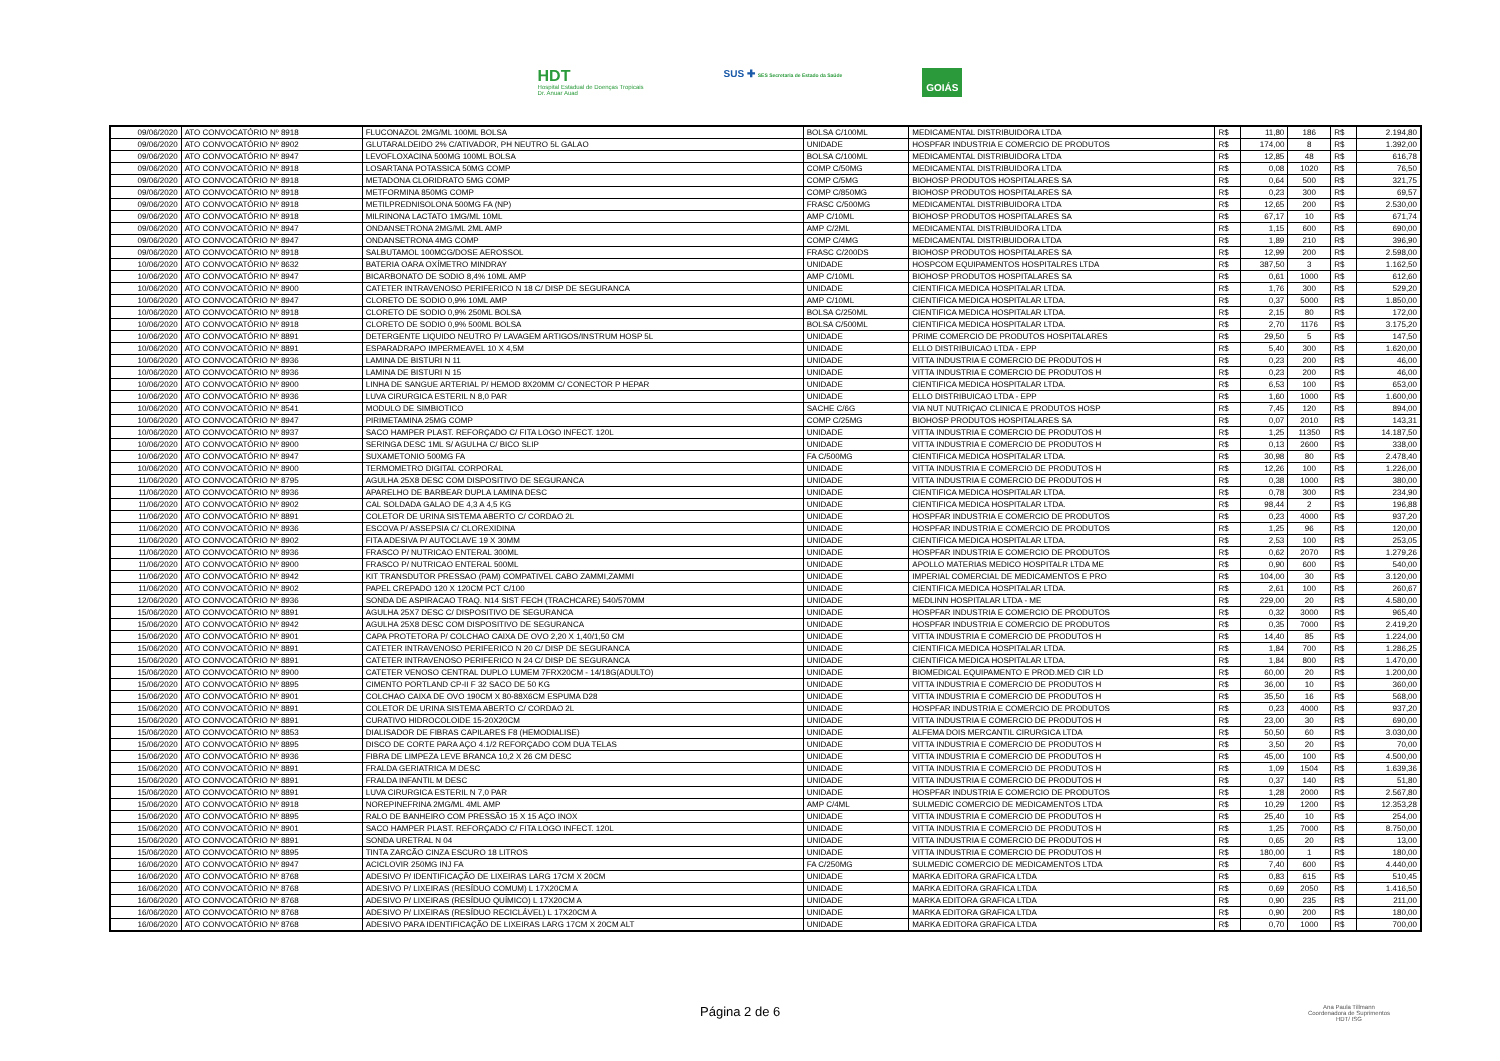HDT
Hospital Estadual de Doenças Tropicais
Dr. Anuar Auad
SUS ✚ SES Secretaria de Estado da Saúde
GOIÁS
| 09/06/2020 | ATO CONVOCATÓRIO Nº 8918 | FLUCONAZOL 2MG/ML 100ML BOLSA | BOLSA C/100ML | MEDICAMENTAL DISTRIBUIDORA LTDA | R$ | 11,80 | 186 | R$ | 2.194,80 |
| 09/06/2020 | ATO CONVOCATÓRIO Nº 8902 | GLUTARALDEIDO 2% C/ATIVADOR, PH NEUTRO 5L GALAO | UNIDADE | HOSPFAR INDUSTRIA E COMERCIO DE PRODUTOS | R$ | 174,00 | 8 | R$ | 1.392,00 |
| 09/06/2020 | ATO CONVOCATÓRIO Nº 8947 | LEVOFLOXACINA 500MG 100ML BOLSA | BOLSA C/100ML | MEDICAMENTAL DISTRIBUIDORA LTDA | R$ | 12,85 | 48 | R$ | 616,78 |
| 09/06/2020 | ATO CONVOCATÓRIO Nº 8918 | LOSARTANA POTASSICA 50MG COMP | COMP C/50MG | MEDICAMENTAL DISTRIBUIDORA LTDA | R$ | 0,08 | 1020 | R$ | 76,50 |
| 09/06/2020 | ATO CONVOCATÓRIO Nº 8918 | METADONA CLORIDRATO 5MG COMP | COMP C/5MG | BIOHOSP PRODUTOS HOSPITALARES SA | R$ | 0,64 | 500 | R$ | 321,75 |
| 09/06/2020 | ATO CONVOCATÓRIO Nº 8918 | METFORMINA 850MG COMP | COMP C/850MG | BIOHOSP PRODUTOS HOSPITALARES SA | R$ | 0,23 | 300 | R$ | 69,57 |
| 09/06/2020 | ATO CONVOCATÓRIO Nº 8918 | METILPREDNISOLONA 500MG FA (NP) | FRASC C/500MG | MEDICAMENTAL DISTRIBUIDORA LTDA | R$ | 12,65 | 200 | R$ | 2.530,00 |
| 09/06/2020 | ATO CONVOCATÓRIO Nº 8918 | MILRINONA LACTATO 1MG/ML 10ML | AMP C/10ML | BIOHOSP PRODUTOS HOSPITALARES SA | R$ | 67,17 | 10 | R$ | 671,74 |
| 09/06/2020 | ATO CONVOCATÓRIO Nº 8947 | ONDANSETRONA 2MG/ML 2ML AMP | AMP C/2ML | MEDICAMENTAL DISTRIBUIDORA LTDA | R$ | 1,15 | 600 | R$ | 690,00 |
| 09/06/2020 | ATO CONVOCATÓRIO Nº 8947 | ONDANSETRONA 4MG COMP | COMP C/4MG | MEDICAMENTAL DISTRIBUIDORA LTDA | R$ | 1,89 | 210 | R$ | 396,90 |
| 09/06/2020 | ATO CONVOCATÓRIO Nº 8918 | SALBUTAMOL 100MCG/DOSE AEROSSOL | FRASC C/200DS | BIOHOSP PRODUTOS HOSPITALARES SA | R$ | 12,99 | 200 | R$ | 2.598,00 |
| 10/06/2020 | ATO CONVOCATÓRIO Nº 8632 | BATERIA OARA OXÍMETRO MINDRAY | UNIDADE | HOSPCOM EQUIPAMENTOS HOSPITALRES LTDA | R$ | 387,50 | 3 | R$ | 1.162,50 |
| 10/06/2020 | ATO CONVOCATÓRIO Nº 8947 | BICARBONATO DE SODIO 8,4% 10ML AMP | AMP C/10ML | BIOHOSP PRODUTOS HOSPITALARES SA | R$ | 0,61 | 1000 | R$ | 612,60 |
| 10/06/2020 | ATO CONVOCATÓRIO Nº 8900 | CATETER INTRAVENOSO PERIFERICO N 18 C/ DISP DE SEGURANCA | UNIDADE | CIENTIFICA MEDICA HOSPITALAR LTDA. | R$ | 1,76 | 300 | R$ | 529,20 |
| 10/06/2020 | ATO CONVOCATÓRIO Nº 8947 | CLORETO DE SODIO 0,9% 10ML AMP | AMP C/10ML | CIENTIFICA MEDICA HOSPITALAR LTDA. | R$ | 0,37 | 5000 | R$ | 1.850,00 |
| 10/06/2020 | ATO CONVOCATÓRIO Nº 8918 | CLORETO DE SODIO 0,9% 250ML BOLSA | BOLSA C/250ML | CIENTIFICA MEDICA HOSPITALAR LTDA. | R$ | 2,15 | 80 | R$ | 172,00 |
| 10/06/2020 | ATO CONVOCATÓRIO Nº 8918 | CLORETO DE SODIO 0,9% 500ML BOLSA | BOLSA C/500ML | CIENTIFICA MEDICA HOSPITALAR LTDA. | R$ | 2,70 | 1176 | R$ | 3.175,20 |
| 10/06/2020 | ATO CONVOCATÓRIO Nº 8891 | DETERGENTE LIQUIDO NEUTRO P/ LAVAGEM ARTIGOS/INSTRUM HOSP 5L | UNIDADE | PRIME COMERCIO DE PRODUTOS HOSPITALARES | R$ | 29,50 | 5 | R$ | 147,50 |
| 10/06/2020 | ATO CONVOCATÓRIO Nº 8891 | ESPARADRAPO IMPERMEAVEL 10 X 4,5M | UNIDADE | ELLO DISTRIBUICAO LTDA - EPP | R$ | 5,40 | 300 | R$ | 1.620,00 |
| 10/06/2020 | ATO CONVOCATÓRIO Nº 8936 | LAMINA DE BISTURI N 11 | UNIDADE | VITTA INDUSTRIA E COMERCIO DE PRODUTOS H | R$ | 0,23 | 200 | R$ | 46,00 |
| 10/06/2020 | ATO CONVOCATÓRIO Nº 8936 | LAMINA DE BISTURI N 15 | UNIDADE | VITTA INDUSTRIA E COMERCIO DE PRODUTOS H | R$ | 0,23 | 200 | R$ | 46,00 |
| 10/06/2020 | ATO CONVOCATÓRIO Nº 8900 | LINHA DE SANGUE ARTERIAL P/ HEMOD 8X20MM C/ CONECTOR P HEPAR | UNIDADE | CIENTIFICA MEDICA HOSPITALAR LTDA. | R$ | 6,53 | 100 | R$ | 653,00 |
| 10/06/2020 | ATO CONVOCATÓRIO Nº 8936 | LUVA CIRURGICA ESTERIL N 8,0 PAR | UNIDADE | ELLO DISTRIBUICAO LTDA - EPP | R$ | 1,60 | 1000 | R$ | 1.600,00 |
| 10/06/2020 | ATO CONVOCATÓRIO Nº 8541 | MODULO DE SIMBIOTICO | SACHE C/6G | VIA NUT NUTRIÇAO CLINICA E PRODUTOS HOSP | R$ | 7,45 | 120 | R$ | 894,00 |
| 10/06/2020 | ATO CONVOCATÓRIO Nº 8947 | PIRIMETAMINA 25MG COMP | COMP C/25MG | BIOHOSP PRODUTOS HOSPITALARES SA | R$ | 0,07 | 2010 | R$ | 143,31 |
| 10/06/2020 | ATO CONVOCATÓRIO Nº 8937 | SACO HAMPER PLAST. REFORÇADO C/ FITA LOGO INFECT. 120L | UNIDADE | VITTA INDUSTRIA E COMERCIO DE PRODUTOS H | R$ | 1,25 | 11350 | R$ | 14.187,50 |
| 10/06/2020 | ATO CONVOCATÓRIO Nº 8900 | SERINGA DESC 1ML S/ AGULHA C/ BICO SLIP | UNIDADE | VITTA INDUSTRIA E COMERCIO DE PRODUTOS H | R$ | 0,13 | 2600 | R$ | 338,00 |
| 10/06/2020 | ATO CONVOCATÓRIO Nº 8947 | SUXAMETONIO 500MG FA | FA C/500MG | CIENTIFICA MEDICA HOSPITALAR LTDA. | R$ | 30,98 | 80 | R$ | 2.478,40 |
| 10/06/2020 | ATO CONVOCATÓRIO Nº 8900 | TERMOMETRO DIGITAL CORPORAL | UNIDADE | VITTA INDUSTRIA E COMERCIO DE PRODUTOS H | R$ | 12,26 | 100 | R$ | 1.226,00 |
| 11/06/2020 | ATO CONVOCATÓRIO Nº 8795 | AGULHA 25X8 DESC COM DISPOSITIVO DE SEGURANCA | UNIDADE | VITTA INDUSTRIA E COMERCIO DE PRODUTOS H | R$ | 0,38 | 1000 | R$ | 380,00 |
| 11/06/2020 | ATO CONVOCATÓRIO Nº 8936 | APARELHO DE BARBEAR DUPLA LAMINA DESC | UNIDADE | CIENTIFICA MEDICA HOSPITALAR LTDA. | R$ | 0,78 | 300 | R$ | 234,90 |
| 11/06/2020 | ATO CONVOCATÓRIO Nº 8902 | CAL SOLDADA GALAO DE 4,3 A 4,5 KG | UNIDADE | CIENTIFICA MEDICA HOSPITALAR LTDA. | R$ | 98,44 | 2 | R$ | 196,88 |
| 11/06/2020 | ATO CONVOCATÓRIO Nº 8891 | COLETOR DE URINA SISTEMA ABERTO C/ CORDAO 2L | UNIDADE | HOSPFAR INDUSTRIA E COMERCIO DE PRODUTOS | R$ | 0,23 | 4000 | R$ | 937,20 |
| 11/06/2020 | ATO CONVOCATÓRIO Nº 8936 | ESCOVA P/ ASSEPSIA C/ CLOREXIDINA | UNIDADE | HOSPFAR INDUSTRIA E COMERCIO DE PRODUTOS | R$ | 1,25 | 96 | R$ | 120,00 |
| 11/06/2020 | ATO CONVOCATÓRIO Nº 8902 | FITA ADESIVA P/ AUTOCLAVE 19 X 30MM | UNIDADE | CIENTIFICA MEDICA HOSPITALAR LTDA. | R$ | 2,53 | 100 | R$ | 253,05 |
| 11/06/2020 | ATO CONVOCATÓRIO Nº 8936 | FRASCO P/ NUTRICAO ENTERAL 300ML | UNIDADE | HOSPFAR INDUSTRIA E COMERCIO DE PRODUTOS | R$ | 0,62 | 2070 | R$ | 1.279,26 |
| 11/06/2020 | ATO CONVOCATÓRIO Nº 8900 | FRASCO P/ NUTRICAO ENTERAL 500ML | UNIDADE | APOLLO MATERIAS MEDICO HOSPITALR LTDA ME | R$ | 0,90 | 600 | R$ | 540,00 |
| 11/06/2020 | ATO CONVOCATÓRIO Nº 8942 | KIT TRANSDUTOR PRESSAO (PAM) COMPATIVEL CABO ZAMMI,ZAMMI | UNIDADE | IMPERIAL COMERCIAL DE MEDICAMENTOS E PRO | R$ | 104,00 | 30 | R$ | 3.120,00 |
| 11/06/2020 | ATO CONVOCATÓRIO Nº 8902 | PAPEL CREPADO 120 X 120CM PCT C/100 | UNIDADE | CIENTIFICA MEDICA HOSPITALAR LTDA. | R$ | 2,61 | 100 | R$ | 260,67 |
| 12/06/2020 | ATO CONVOCATÓRIO Nº 8936 | SONDA DE ASPIRACAO TRAQ. N14 SIST FECH (TRACHCARE) 540/570MM | UNIDADE | MEDLINN HOSPITALAR LTDA - ME | R$ | 229,00 | 20 | R$ | 4.580,00 |
| 15/06/2020 | ATO CONVOCATÓRIO Nº 8891 | AGULHA 25X7 DESC C/ DISPOSITIVO DE SEGURANCA | UNIDADE | HOSPFAR INDUSTRIA E COMERCIO DE PRODUTOS | R$ | 0,32 | 3000 | R$ | 965,40 |
| 15/06/2020 | ATO CONVOCATÓRIO Nº 8942 | AGULHA 25X8 DESC COM DISPOSITIVO DE SEGURANCA | UNIDADE | HOSPFAR INDUSTRIA E COMERCIO DE PRODUTOS | R$ | 0,35 | 7000 | R$ | 2.419,20 |
| 15/06/2020 | ATO CONVOCATÓRIO Nº 8901 | CAPA PROTETORA P/ COLCHAO CAIXA DE OVO 2,20 X 1,40/1,50 CM | UNIDADE | VITTA INDUSTRIA E COMERCIO DE PRODUTOS H | R$ | 14,40 | 85 | R$ | 1.224,00 |
| 15/06/2020 | ATO CONVOCATÓRIO Nº 8891 | CATETER INTRAVENOSO PERIFERICO N 20 C/ DISP DE SEGURANCA | UNIDADE | CIENTIFICA MEDICA HOSPITALAR LTDA. | R$ | 1,84 | 700 | R$ | 1.286,25 |
| 15/06/2020 | ATO CONVOCATÓRIO Nº 8891 | CATETER INTRAVENOSO PERIFERICO N 24 C/ DISP DE SEGURANCA | UNIDADE | CIENTIFICA MEDICA HOSPITALAR LTDA. | R$ | 1,84 | 800 | R$ | 1.470,00 |
| 15/06/2020 | ATO CONVOCATÓRIO Nº 8900 | CATETER VENOSO CENTRAL DUPLO LUMEM 7FRX20CM - 14/18G(ADULTO) | UNIDADE | BIOMEDICAL EQUIPAMENTO E PROD.MED CIR LD | R$ | 60,00 | 20 | R$ | 1.200,00 |
| 15/06/2020 | ATO CONVOCATÓRIO Nº 8895 | CIMENTO PORTLAND CP-II F 32 SACO DE 50 KG | UNIDADE | VITTA INDUSTRIA E COMERCIO DE PRODUTOS H | R$ | 36,00 | 10 | R$ | 360,00 |
| 15/06/2020 | ATO CONVOCATÓRIO Nº 8901 | COLCHAO CAIXA DE OVO 190CM X 80-88X6CM ESPUMA D28 | UNIDADE | VITTA INDUSTRIA E COMERCIO DE PRODUTOS H | R$ | 35,50 | 16 | R$ | 568,00 |
| 15/06/2020 | ATO CONVOCATÓRIO Nº 8891 | COLETOR DE URINA SISTEMA ABERTO C/ CORDAO 2L | UNIDADE | HOSPFAR INDUSTRIA E COMERCIO DE PRODUTOS | R$ | 0,23 | 4000 | R$ | 937,20 |
| 15/06/2020 | ATO CONVOCATÓRIO Nº 8891 | CURATIVO HIDROCOLOIDE 15-20X20CM | UNIDADE | VITTA INDUSTRIA E COMERCIO DE PRODUTOS H | R$ | 23,00 | 30 | R$ | 690,00 |
| 15/06/2020 | ATO CONVOCATÓRIO Nº 8853 | DIALISADOR DE FIBRAS CAPILARES F8 (HEMODIALISE) | UNIDADE | ALFEMA DOIS MERCANTIL CIRURGICA LTDA | R$ | 50,50 | 60 | R$ | 3.030,00 |
| 15/06/2020 | ATO CONVOCATÓRIO Nº 8895 | DISCO DE CORTE PARA AÇO 4.1/2 REFORÇADO COM DUA TELAS | UNIDADE | VITTA INDUSTRIA E COMERCIO DE PRODUTOS H | R$ | 3,50 | 20 | R$ | 70,00 |
| 15/06/2020 | ATO CONVOCATÓRIO Nº 8936 | FIBRA DE LIMPEZA LEVE BRANCA 10,2 X 26 CM DESC | UNIDADE | VITTA INDUSTRIA E COMERCIO DE PRODUTOS H | R$ | 45,00 | 100 | R$ | 4.500,00 |
| 15/06/2020 | ATO CONVOCATÓRIO Nº 8891 | FRALDA GERIATRICA M DESC | UNIDADE | VITTA INDUSTRIA E COMERCIO DE PRODUTOS H | R$ | 1,09 | 1504 | R$ | 1.639,36 |
| 15/06/2020 | ATO CONVOCATÓRIO Nº 8891 | FRALDA INFANTIL M DESC | UNIDADE | VITTA INDUSTRIA E COMERCIO DE PRODUTOS H | R$ | 0,37 | 140 | R$ | 51,80 |
| 15/06/2020 | ATO CONVOCATÓRIO Nº 8891 | LUVA CIRURGICA ESTERIL N 7,0 PAR | UNIDADE | HOSPFAR INDUSTRIA E COMERCIO DE PRODUTOS | R$ | 1,28 | 2000 | R$ | 2.567,80 |
| 15/06/2020 | ATO CONVOCATÓRIO Nº 8918 | NOREPINEFRINA 2MG/ML 4ML AMP | AMP C/4ML | SULMEDIC COMERCIO DE MEDICAMENTOS LTDA | R$ | 10,29 | 1200 | R$ | 12.353,28 |
| 15/06/2020 | ATO CONVOCATÓRIO Nº 8895 | RALO DE BANHEIRO COM PRESSÃO 15 X 15 AÇO INOX | UNIDADE | VITTA INDUSTRIA E COMERCIO DE PRODUTOS H | R$ | 25,40 | 10 | R$ | 254,00 |
| 15/06/2020 | ATO CONVOCATÓRIO Nº 8901 | SACO HAMPER PLAST. REFORÇADO C/ FITA LOGO INFECT. 120L | UNIDADE | VITTA INDUSTRIA E COMERCIO DE PRODUTOS H | R$ | 1,25 | 7000 | R$ | 8.750,00 |
| 15/06/2020 | ATO CONVOCATÓRIO Nº 8891 | SONDA URETRAL N 04 | UNIDADE | VITTA INDUSTRIA E COMERCIO DE PRODUTOS H | R$ | 0,65 | 20 | R$ | 13,00 |
| 15/06/2020 | ATO CONVOCATÓRIO Nº 8895 | TINTA ZARCÃO CINZA ESCURO 18 LITROS | UNIDADE | VITTA INDUSTRIA E COMERCIO DE PRODUTOS H | R$ | 180,00 | 1 | R$ | 180,00 |
| 16/06/2020 | ATO CONVOCATÓRIO Nº 8947 | ACICLOVIR 250MG INJ FA | FA C/250MG | SULMEDIC COMERCIO DE MEDICAMENTOS LTDA | R$ | 7,40 | 600 | R$ | 4.440,00 |
| 16/06/2020 | ATO CONVOCATÓRIO Nº 8768 | ADESIVO P/ IDENTIFICAÇÃO DE LIXEIRAS LARG 17CM X 20CM | UNIDADE | MARKA EDITORA GRAFICA LTDA | R$ | 0,83 | 615 | R$ | 510,45 |
| 16/06/2020 | ATO CONVOCATÓRIO Nº 8768 | ADESIVO P/ LIXEIRAS (RESÍDUO COMUM) L 17X20CM A | UNIDADE | MARKA EDITORA GRAFICA LTDA | R$ | 0,69 | 2050 | R$ | 1.416,50 |
| 16/06/2020 | ATO CONVOCATÓRIO Nº 8768 | ADESIVO P/ LIXEIRAS (RESÍDUO QUÍMICO) L 17X20CM A | UNIDADE | MARKA EDITORA GRAFICA LTDA | R$ | 0,90 | 235 | R$ | 211,00 |
| 16/06/2020 | ATO CONVOCATÓRIO Nº 8768 | ADESIVO P/ LIXEIRAS (RESÍDUO RECICLÁVEL) L 17X20CM A | UNIDADE | MARKA EDITORA GRAFICA LTDA | R$ | 0,90 | 200 | R$ | 180,00 |
| 16/06/2020 | ATO CONVOCATÓRIO Nº 8768 | ADESIVO PARA IDENTIFICAÇÃO DE LIXEIRAS LARG 17CM X 20CM ALT | UNIDADE | MARKA EDITORA GRAFICA LTDA | R$ | 0,70 | 1000 | R$ | 700,00 |
Página 2 de 6
Ana Paula Tillmann
Coordenadora de Suprimentos
HDT/ ISG